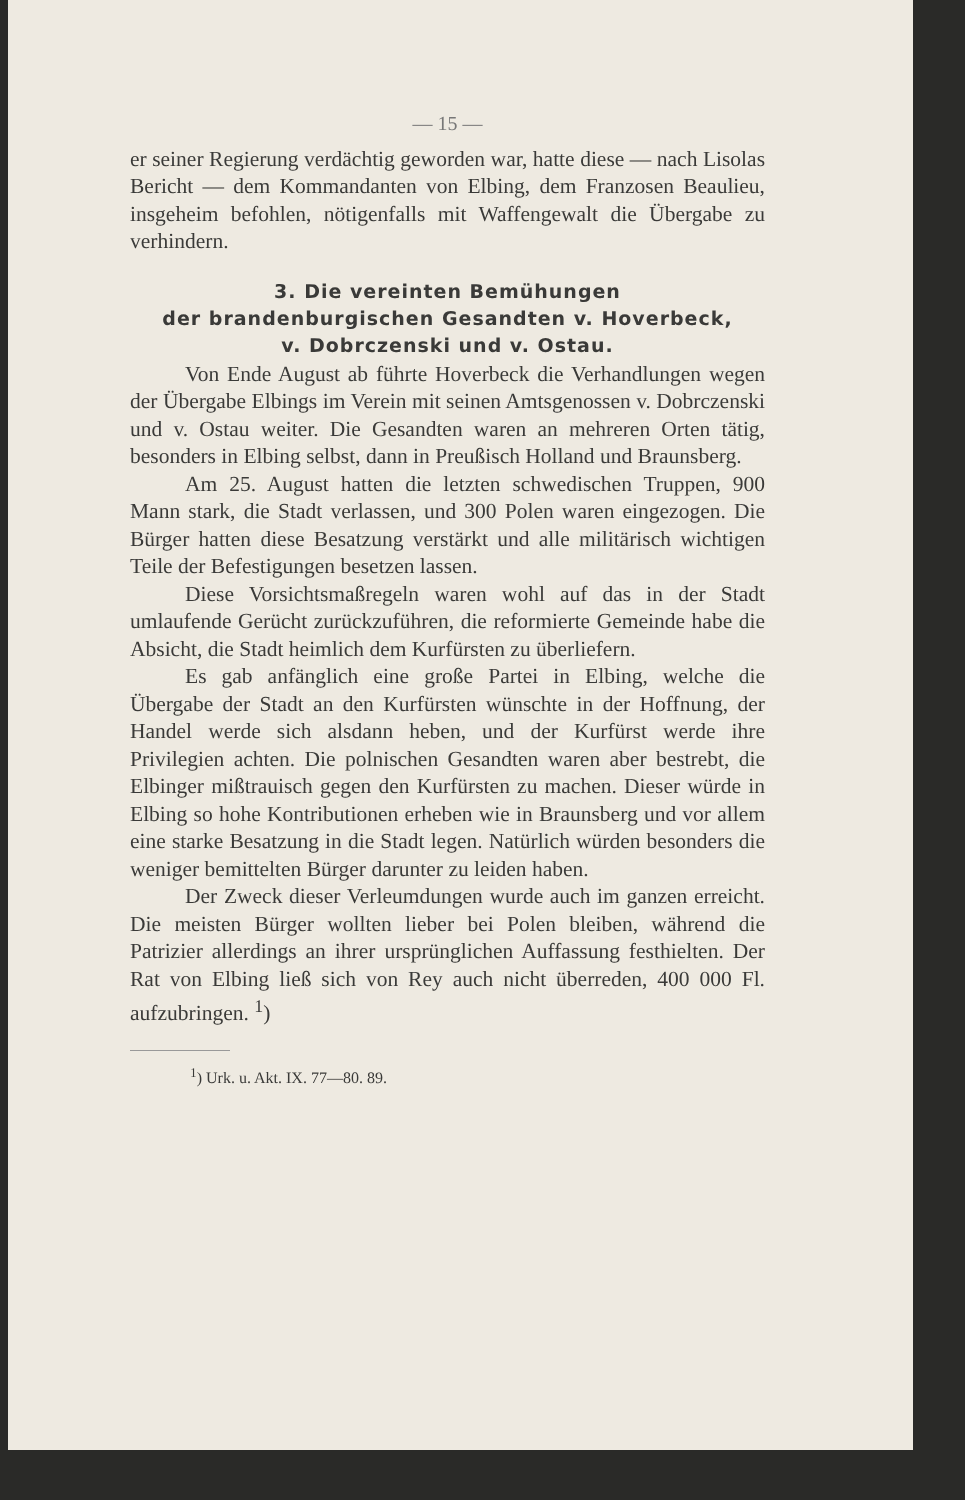— 15 —
er seiner Regierung verdächtig geworden war, hatte diese — nach Lisolas Bericht — dem Kommandanten von Elbing, dem Franzosen Beaulieu, insgeheim befohlen, nötigenfalls mit Waffengewalt die Übergabe zu verhindern.
3. Die vereinten Bemühungen
der brandenburgischen Gesandten v. Hoverbeck,
v. Dobrczenski und v. Ostau.
Von Ende August ab führte Hoverbeck die Verhandlungen wegen der Übergabe Elbings im Verein mit seinen Amtsgenossen v. Dobrczenski und v. Ostau weiter. Die Gesandten waren an mehreren Orten tätig, besonders in Elbing selbst, dann in Preußisch Holland und Braunsberg.
Am 25. August hatten die letzten schwedischen Truppen, 900 Mann stark, die Stadt verlassen, und 300 Polen waren eingezogen. Die Bürger hatten diese Besatzung verstärkt und alle militärisch wichtigen Teile der Befestigungen besetzen lassen.
Diese Vorsichtsmaßregeln waren wohl auf das in der Stadt umlaufende Gerücht zurückzuführen, die reformierte Gemeinde habe die Absicht, die Stadt heimlich dem Kurfürsten zu überliefern.
Es gab anfänglich eine große Partei in Elbing, welche die Übergabe der Stadt an den Kurfürsten wünschte in der Hoffnung, der Handel werde sich alsdann heben, und der Kurfürst werde ihre Privilegien achten. Die polnischen Gesandten waren aber bestrebt, die Elbinger mißtrauisch gegen den Kurfürsten zu machen. Dieser würde in Elbing so hohe Kontributionen erheben wie in Braunsberg und vor allem eine starke Besatzung in die Stadt legen. Natürlich würden besonders die weniger bemittelten Bürger darunter zu leiden haben.
Der Zweck dieser Verleumdungen wurde auch im ganzen erreicht. Die meisten Bürger wollten lieber bei Polen bleiben, während die Patrizier allerdings an ihrer ursprünglichen Auffassung festhielten. Der Rat von Elbing ließ sich von Rey auch nicht überreden, 400 000 Fl. aufzubringen. <sup>1</sup>)
<sup>1</sup>) Urk. u. Akt. IX. 77—80. 89.